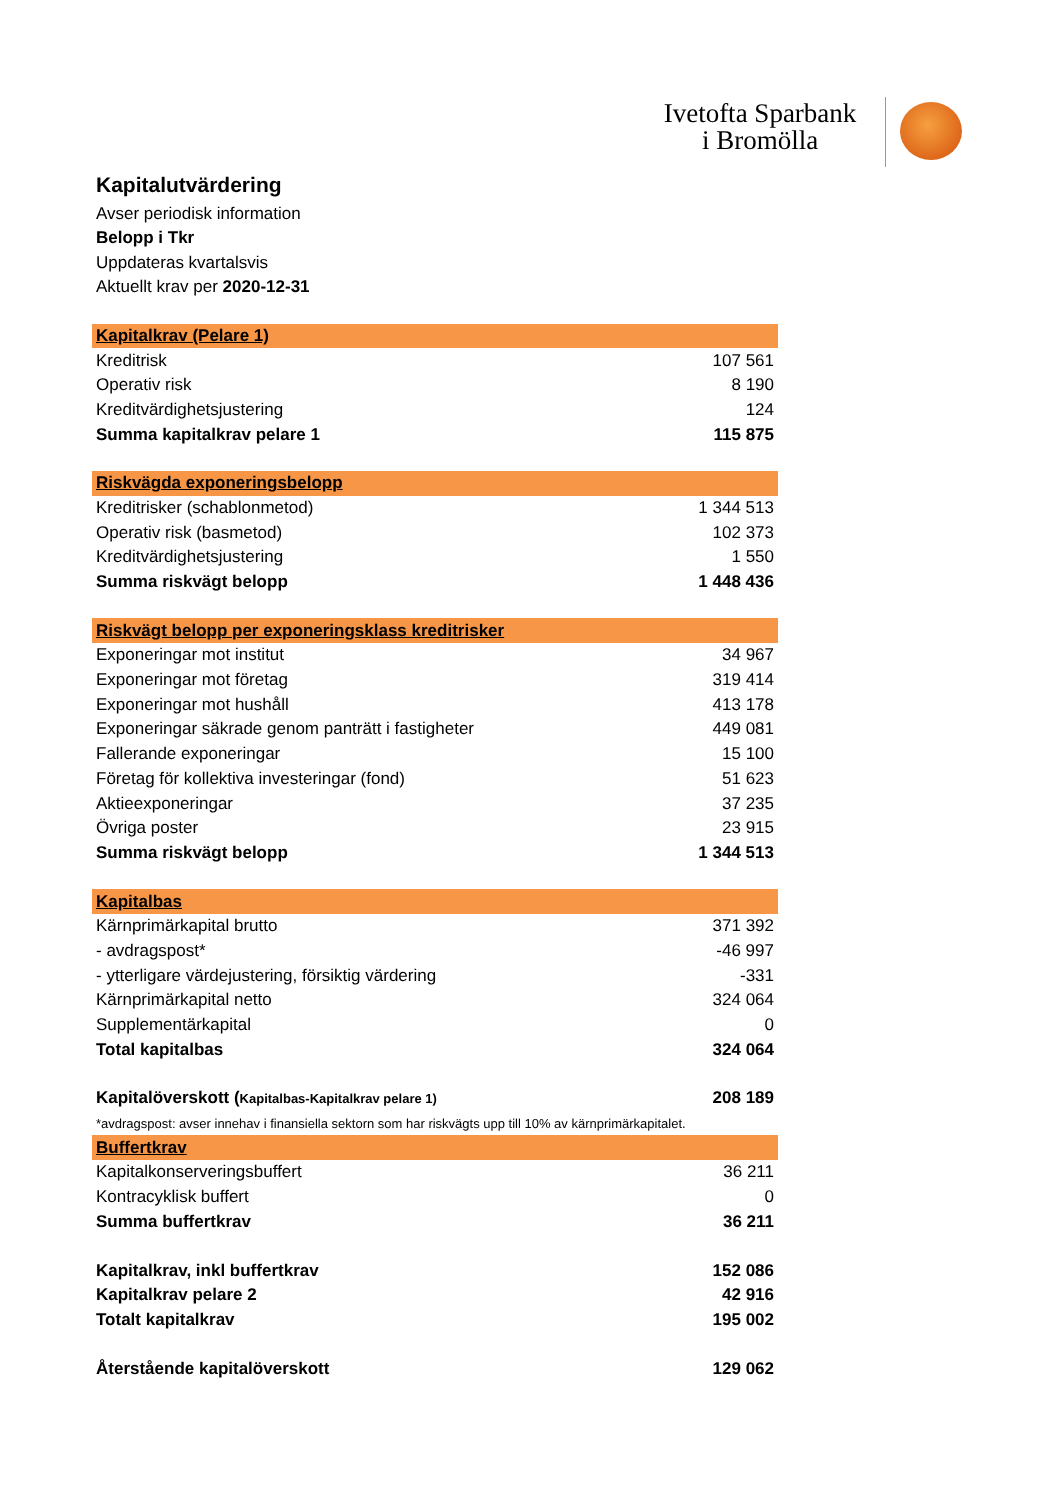Ivetofta Sparbank
i Bromölla
Kapitalutvärdering
Avser periodisk information
Belopp i Tkr
Uppdateras kvartalsvis
Aktuellt krav per 2020-12-31
| Kapitalkrav (Pelare 1) | |
| Kreditrisk | 107 561 |
| Operativ risk | 8 190 |
| Kreditvärdighetsjustering | 124 |
| Summa kapitalkrav pelare 1 | 115 875 |
| Riskvägda exponeringsbelopp | |
| Kreditrisker (schablonmetod) | 1 344 513 |
| Operativ risk (basmetod) | 102 373 |
| Kreditvärdighetsjustering | 1 550 |
| Summa riskvägt belopp | 1 448 436 |
| Riskvägt belopp per exponeringsklass kreditrisker | |
| Exponeringar mot institut | 34 967 |
| Exponeringar mot företag | 319 414 |
| Exponeringar mot hushåll | 413 178 |
| Exponeringar säkrade genom panträtt i fastigheter | 449 081 |
| Fallerande exponeringar | 15 100 |
| Företag för kollektiva investeringar (fond) | 51 623 |
| Aktieexponeringar | 37 235 |
| Övriga poster | 23 915 |
| Summa riskvägt belopp | 1 344 513 |
| Kapitalbas | |
| Kärnprimärkapital brutto | 371 392 |
| - avdragspost* | -46 997 |
| - ytterligare värdejustering, försiktig värdering | -331 |
| Kärnprimärkapital netto | 324 064 |
| Supplementärkapital | 0 |
| Total kapitalbas | 324 064 |
| Kapitalöverskott ( Kapitalbas-Kapitalkrav pelare 1) | 208 189 |
| *avdragspost: avser innehav i finansiella sektorn som har riskvägts upp till 10% av kärnprimärkapitalet. | |
| Buffertkrav | |
| Kapitalkonserveringsbuffert | 36 211 |
| Kontracyklisk buffert | 0 |
| Summa buffertkrav | 36 211 |
| Kapitalkrav, inkl buffertkrav | 152 086 |
| Kapitalkrav pelare 2 | 42 916 |
| Totalt kapitalkrav | 195 002 |
| Återstående kapitalöverskott | 129 062 |